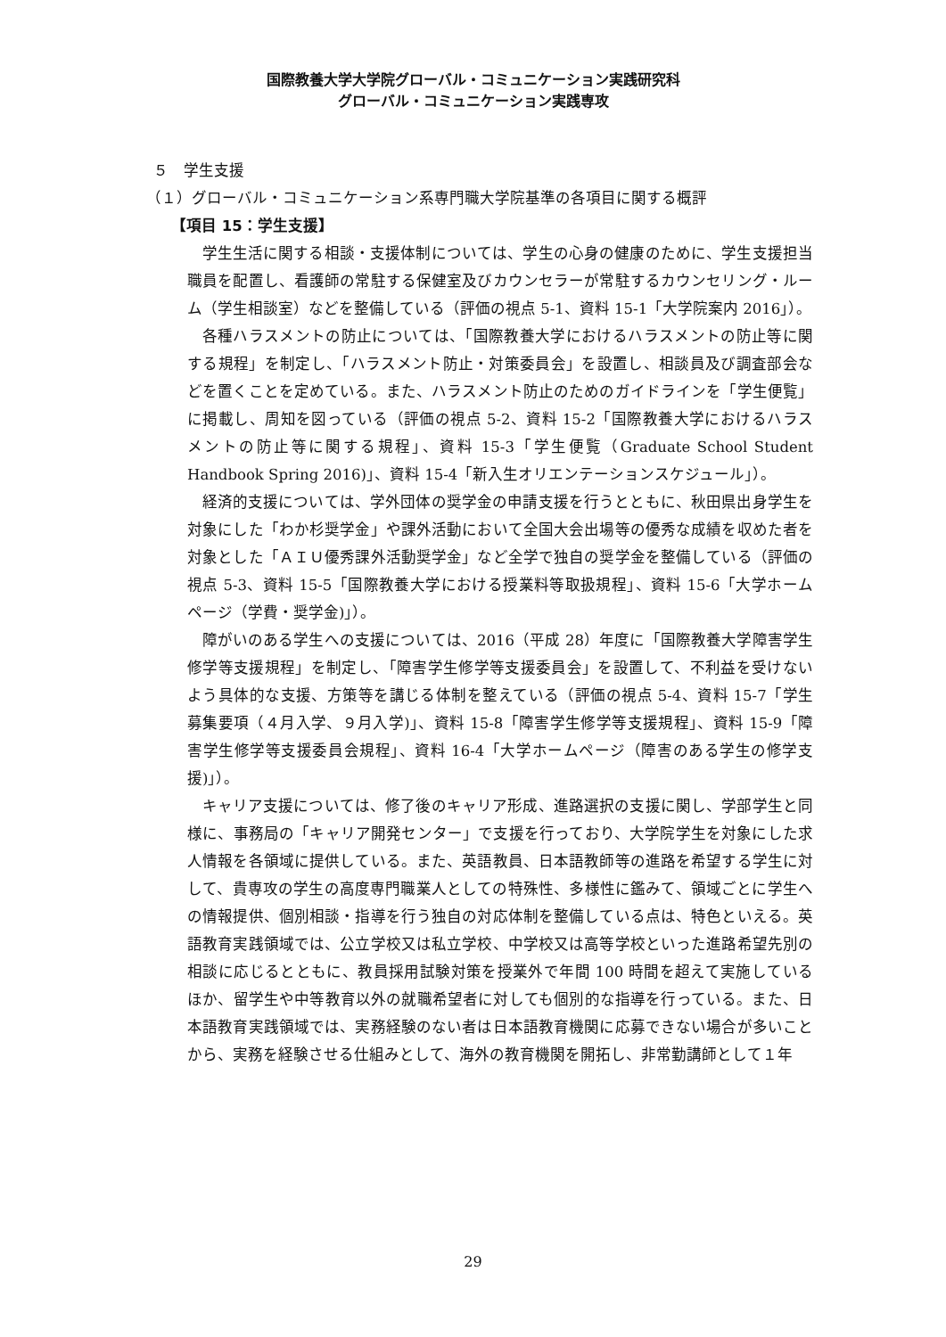国際教養大学大学院グローバル・コミュニケーション実践研究科
グローバル・コミュニケーション実践専攻
５　学生支援
（１）グローバル・コミュニケーション系専門職大学院基準の各項目に関する概評
【項目 15：学生支援】
学生生活に関する相談・支援体制については、学生の心身の健康のために、学生支援担当職員を配置し、看護師の常駐する保健室及びカウンセラーが常駐するカウンセリング・ルーム（学生相談室）などを整備している（評価の視点 5-1、資料 15-1「大学院案内 2016」）。
各種ハラスメントの防止については、「国際教養大学におけるハラスメントの防止等に関する規程」を制定し、「ハラスメント防止・対策委員会」を設置し、相談員及び調査部会などを置くことを定めている。また、ハラスメント防止のためのガイドラインを「学生便覧」に掲載し、周知を図っている（評価の視点 5-2、資料 15-2「国際教養大学におけるハラスメントの防止等に関する規程」、資料 15-3「学生便覧（Graduate School Student Handbook Spring 2016)」、資料 15-4「新入生オリエンテーションスケジュール」）。
経済的支援については、学外団体の奨学金の申請支援を行うとともに、秋田県出身学生を対象にした「わか杉奨学金」や課外活動において全国大会出場等の優秀な成績を収めた者を対象とした「ＡＩＵ優秀課外活動奨学金」など全学で独自の奨学金を整備している（評価の視点 5-3、資料 15-5「国際教養大学における授業料等取扱規程」、資料 15-6「大学ホームページ（学費・奨学金)」）。
障がいのある学生への支援については、2016（平成 28）年度に「国際教養大学障害学生修学等支援規程」を制定し、「障害学生修学等支援委員会」を設置して、不利益を受けないよう具体的な支援、方策等を講じる体制を整えている（評価の視点 5-4、資料 15-7「学生募集要項（４月入学、９月入学)」、資料 15-8「障害学生修学等支援規程」、資料 15-9「障害学生修学等支援委員会規程」、資料 16-4「大学ホームページ（障害のある学生の修学支援)」）。
キャリア支援については、修了後のキャリア形成、進路選択の支援に関し、学部学生と同様に、事務局の「キャリア開発センター」で支援を行っており、大学院学生を対象にした求人情報を各領域に提供している。また、英語教員、日本語教師等の進路を希望する学生に対して、貴専攻の学生の高度専門職業人としての特殊性、多様性に鑑みて、領域ごとに学生への情報提供、個別相談・指導を行う独自の対応体制を整備している点は、特色といえる。英語教育実践領域では、公立学校又は私立学校、中学校又は高等学校といった進路希望先別の相談に応じるとともに、教員採用試験対策を授業外で年間 100 時間を超えて実施しているほか、留学生や中等教育以外の就職希望者に対しても個別的な指導を行っている。また、日本語教育実践領域では、実務経験のない者は日本語教育機関に応募できない場合が多いことから、実務を経験させる仕組みとして、海外の教育機関を開拓し、非常勤講師として１年
29